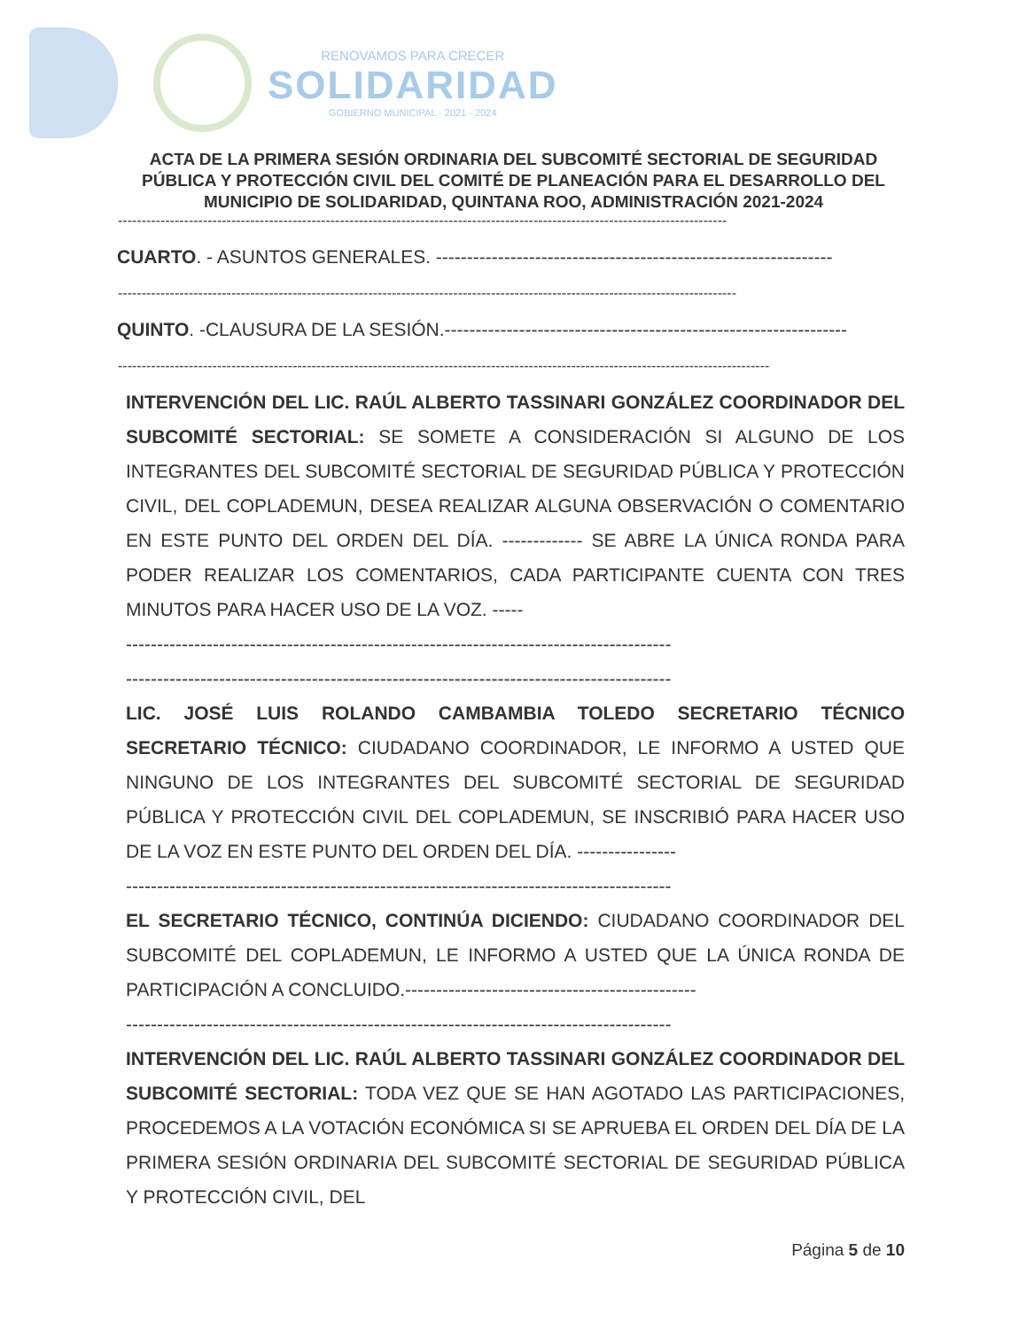RENOVAMOS PARA CRECER
SOLIDARIDAD
GOBIERNO MUNICIPAL · 2021 - 2024
ACTA DE LA PRIMERA SESIÓN ORDINARIA DEL SUBCOMITÉ SECTORIAL DE SEGURIDAD PÚBLICA Y PROTECCIÓN CIVIL DEL COMITÉ DE PLANEACIÓN PARA EL DESARROLLO DEL MUNICIPIO DE SOLIDARIDAD, QUINTANA ROO, ADMINISTRACIÓN 2021-2024
---------------------------------------------------------------------------------------------------------------------------------
CUARTO. - ASUNTOS GENERALES. ----------------------------------------------------------------
-----------------------------------------------------------------------------------------------------------------------------------
QUINTO. -CLAUSURA DE LA SESIÓN.-----------------------------------------------------------------
------------------------------------------------------------------------------------------------------------------------------------------
INTERVENCIÓN DEL LIC. RAÚL ALBERTO TASSINARI GONZÁLEZ COORDINADOR DEL SUBCOMITÉ SECTORIAL: SE SOMETE A CONSIDERACIÓN SI ALGUNO DE LOS INTEGRANTES DEL SUBCOMITÉ SECTORIAL DE SEGURIDAD PÚBLICA Y PROTECCIÓN CIVIL, DEL COPLADEMUN, DESEA REALIZAR ALGUNA OBSERVACIÓN O COMENTARIO EN ESTE PUNTO DEL ORDEN DEL DÍA. ------------- SE ABRE LA ÚNICA RONDA PARA PODER REALIZAR LOS COMENTARIOS, CADA PARTICIPANTE CUENTA CON TRES MINUTOS PARA HACER USO DE LA VOZ. -----
----------------------------------------------------------------------------------------
----------------------------------------------------------------------------------------
LIC. JOSÉ LUIS ROLANDO CAMBAMBIA TOLEDO SECRETARIO TÉCNICO SECRETARIO TÉCNICO: CIUDADANO COORDINADOR, LE INFORMO A USTED QUE NINGUNO DE LOS INTEGRANTES DEL SUBCOMITÉ SECTORIAL DE SEGURIDAD PÚBLICA Y PROTECCIÓN CIVIL DEL COPLADEMUN, SE INSCRIBIÓ PARA HACER USO DE LA VOZ EN ESTE PUNTO DEL ORDEN DEL DÍA. ----------------
----------------------------------------------------------------------------------------
EL SECRETARIO TÉCNICO, CONTINÚA DICIENDO: CIUDADANO COORDINADOR DEL SUBCOMITÉ DEL COPLADEMUN, LE INFORMO A USTED QUE LA ÚNICA RONDA DE PARTICIPACIÓN A CONCLUIDO.-----------------------------------------------
----------------------------------------------------------------------------------------
INTERVENCIÓN DEL LIC. RAÚL ALBERTO TASSINARI GONZÁLEZ COORDINADOR DEL SUBCOMITÉ SECTORIAL: TODA VEZ QUE SE HAN AGOTADO LAS PARTICIPACIONES, PROCEDEMOS A LA VOTACIÓN ECONÓMICA SI SE APRUEBA EL ORDEN DEL DÍA DE LA PRIMERA SESIÓN ORDINARIA DEL SUBCOMITÉ SECTORIAL DE SEGURIDAD PÚBLICA Y PROTECCIÓN CIVIL, DEL
Página 5 de 10